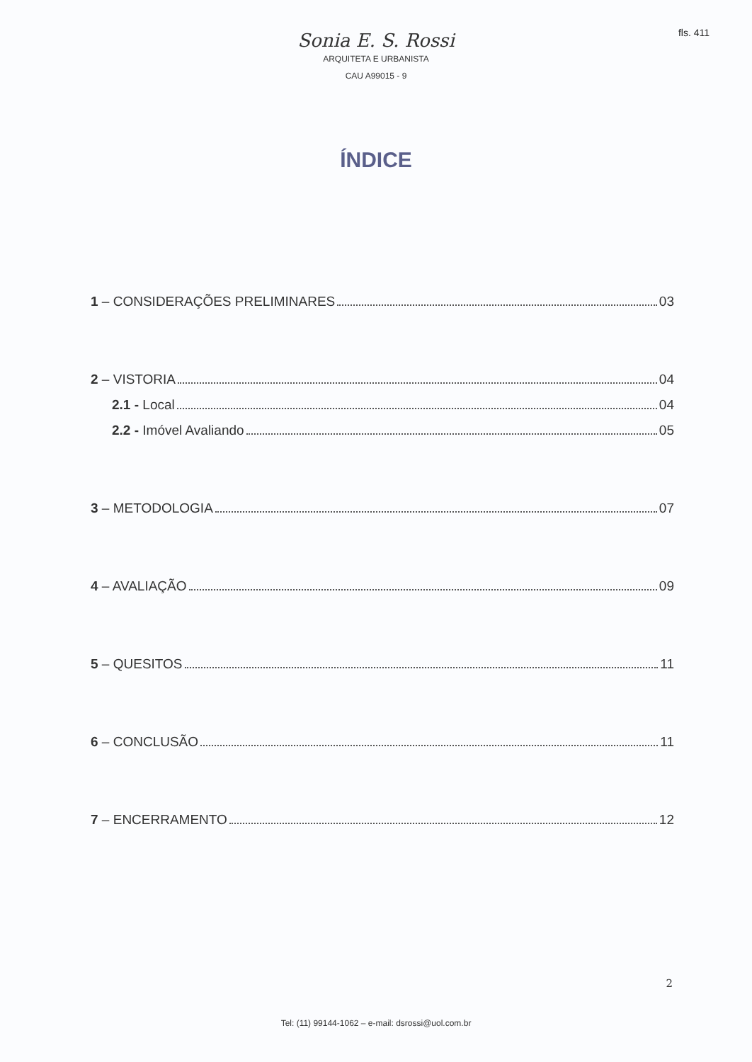fls. 411
Sonia E. S. Rossi
ARQUITETA E URBANISTA
CAU A99015 - 9
ÍNDICE
1 – CONSIDERAÇÕES PRELIMINARES 03
2 – VISTORIA 04
2.1 - Local 04
2.2 - Imóvel Avaliando 05
3 – METODOLOGIA 07
4 – AVALIAÇÃO 09
5 – QUESITOS 11
6 – CONCLUSÃO 11
7 – ENCERRAMENTO 12
2
Tel: (11) 99144-1062 – e-mail: dsrossi@uol.com.br